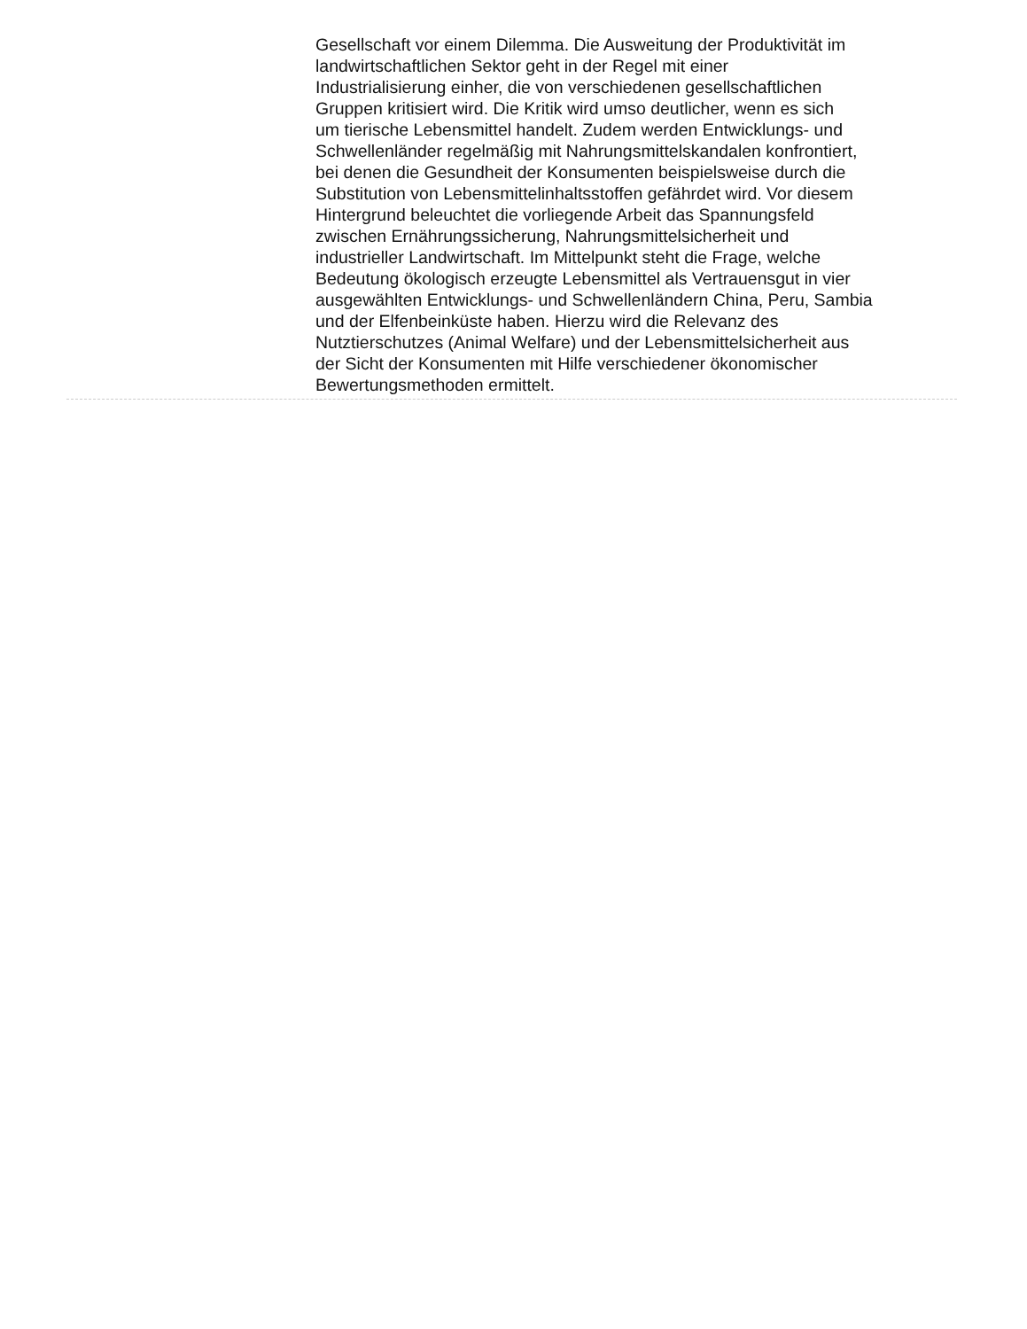Gesellschaft vor einem Dilemma. Die Ausweitung der Produktivität im
landwirtschaftlichen Sektor geht in der Regel mit einer
Industrialisierung einher, die von verschiedenen gesellschaftlichen
Gruppen kritisiert wird. Die Kritik wird umso deutlicher, wenn es sich
um tierische Lebensmittel handelt. Zudem werden Entwicklungs- und
Schwellenländer regelmäßig mit Nahrungsmittelskandalen konfrontiert,
bei denen die Gesundheit der Konsumenten beispielsweise durch die
Substitution von Lebensmittelinhaltsstoffen gefährdet wird. Vor diesem
Hintergrund beleuchtet die vorliegende Arbeit das Spannungsfeld
zwischen Ernährungssicherung, Nahrungsmittelsicherheit und
industrieller Landwirtschaft. Im Mittelpunkt steht die Frage, welche
Bedeutung ökologisch erzeugte Lebensmittel als Vertrauensgut in vier
ausgewählten Entwicklungs- und Schwellenländern China, Peru, Sambia
und der Elfenbeinküste haben. Hierzu wird die Relevanz des
Nutztierschutzes (Animal Welfare) und der Lebensmittelsicherheit aus
der Sicht der Konsumenten mit Hilfe verschiedener ökonomischer
Bewertungsmethoden ermittelt.